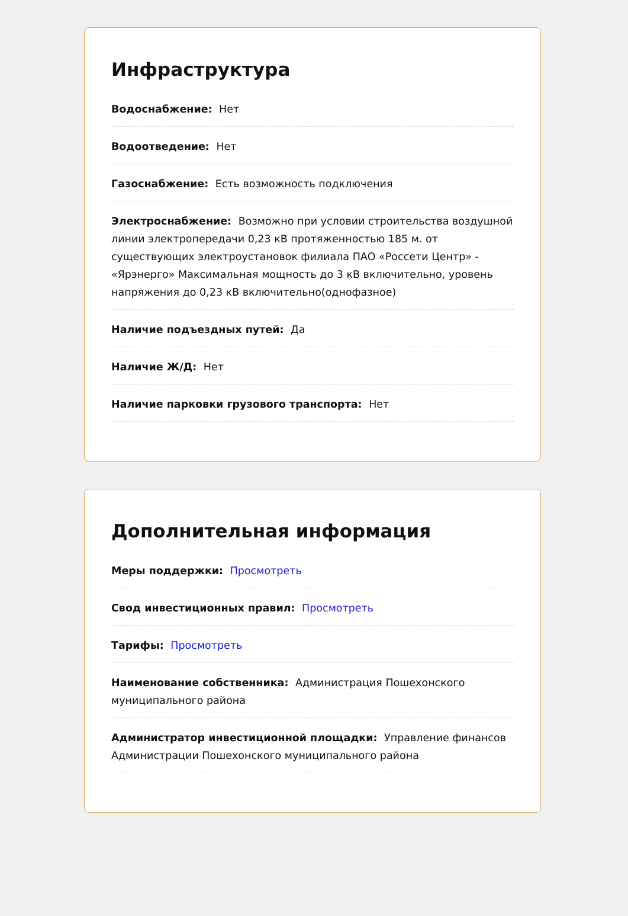Инфраструктура
Водоснабжение: Нет
Водоотведение: Нет
Газоснабжение: Есть возможность подключения
Электроснабжение: Возможно при условии строительства воздушной линии электропередачи 0,23 кВ протяженностью 185 м. от существующих электроустановок филиала ПАО «Россети Центр» - «Ярэнерго» Максимальная мощность до 3 кВ включительно, уровень напряжения до 0,23 кВ включительно(однофазное)
Наличие подъездных путей: Да
Наличие Ж/Д: Нет
Наличие парковки грузового транспорта: Нет
Дополнительная информация
Меры поддержки: Просмотреть
Свод инвестиционных правил: Просмотреть
Тарифы: Просмотреть
Наименование собственника: Администрация Пошехонского муниципального района
Администратор инвестиционной площадки: Управление финансов Администрации Пошехонского муниципального района